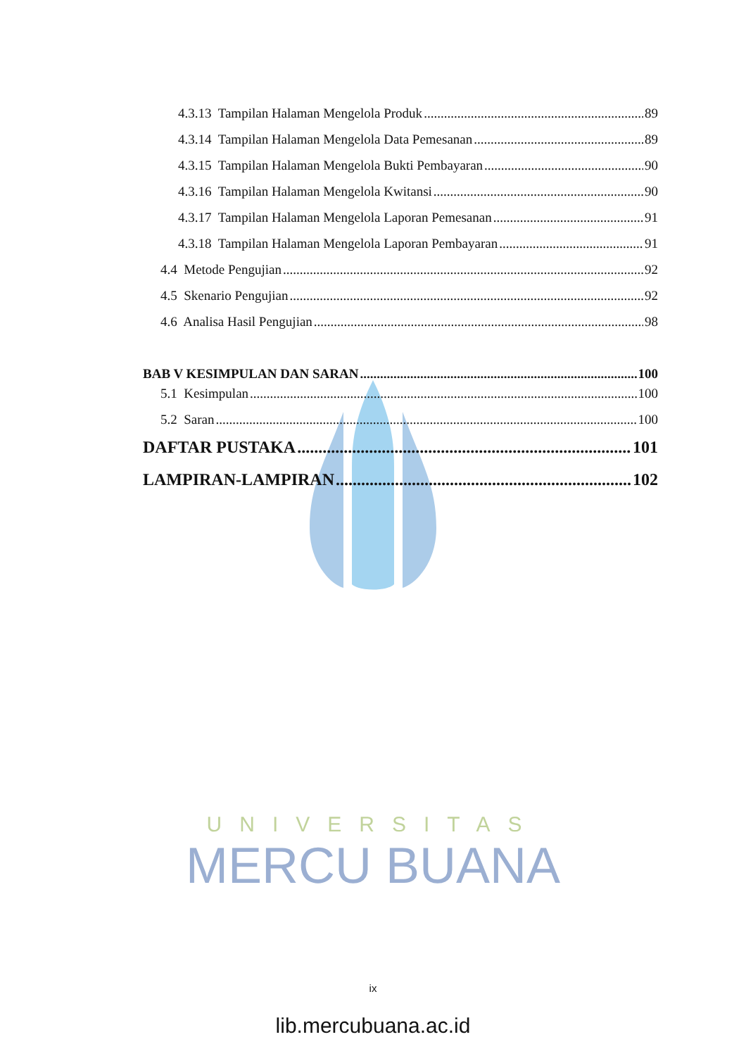UNIVERSITAS
MERCU BUANA
4.3.13 Tampilan Halaman Mengelola Produk 89
4.3.14 Tampilan Halaman Mengelola Data Pemesanan 89
4.3.15 Tampilan Halaman Mengelola Bukti Pembayaran 90
4.3.16 Tampilan Halaman Mengelola Kwitansi 90
4.3.17 Tampilan Halaman Mengelola Laporan Pemesanan 91
4.3.18 Tampilan Halaman Mengelola Laporan Pembayaran 91
4.4 Metode Pengujian 92
4.5 Skenario Pengujian 92
4.6 Analisa Hasil Pengujian 98
BAB V KESIMPULAN DAN SARAN 100
5.1 Kesimpulan 100
5.2 Saran 100
DAFTAR PUSTAKA 101
LAMPIRAN-LAMPIRAN 102
ix
lib.mercubuana.ac.id